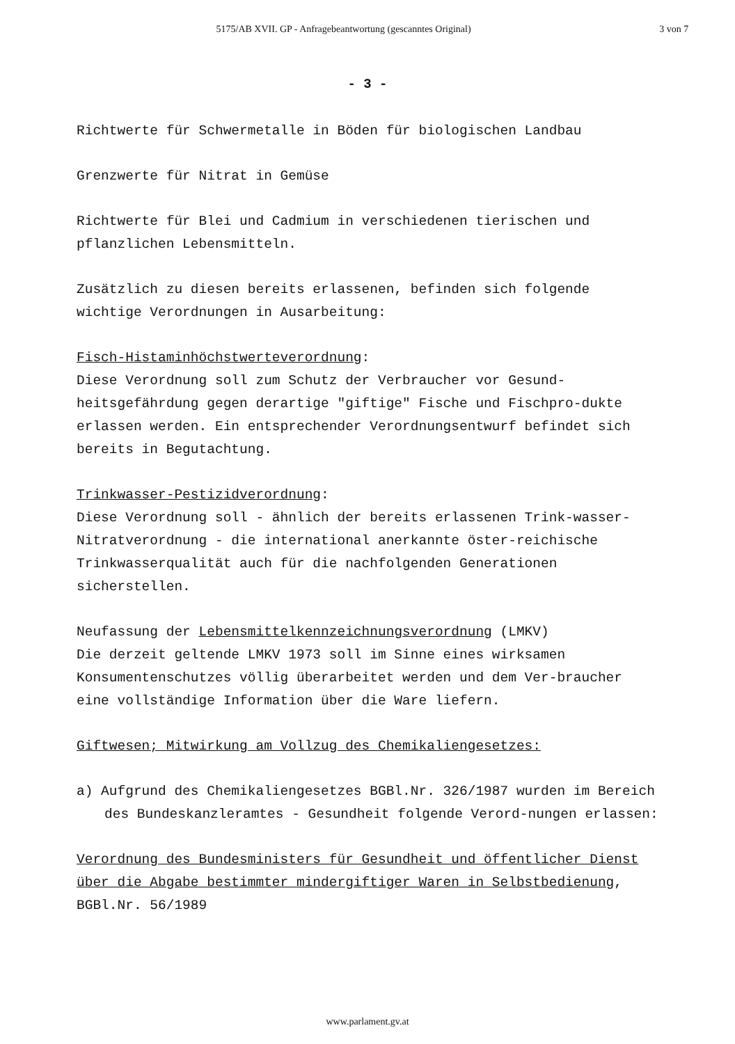5175/AB XVII. GP - Anfragebeantwortung (gescanntes Original) 3 von 7
- 3 -
Richtwerte für Schwermetalle in Böden für biologischen Landbau
Grenzwerte für Nitrat in Gemüse
Richtwerte für Blei und Cadmium in verschiedenen tierischen und pflanzlichen Lebensmitteln.
Zusätzlich zu diesen bereits erlassenen, befinden sich folgende wichtige Verordnungen in Ausarbeitung:
Fisch-Histaminhöchstwerteverordnung:
Diese Verordnung soll zum Schutz der Verbraucher vor Gesund-heitsgefährdung gegen derartige "giftige" Fische und Fischpro-dukte erlassen werden. Ein entsprechender Verordnungsentwurf befindet sich bereits in Begutachtung.
Trinkwasser-Pestizidverordnung:
Diese Verordnung soll - ähnlich der bereits erlassenen Trink-wasser-Nitratverordnung - die international anerkannte öster-reichische Trinkwasserqualität auch für die nachfolgenden Generationen sicherstellen.
Neufassung der Lebensmittelkennzeichnungsverordnung (LMKV)
Die derzeit geltende LMKV 1973 soll im Sinne eines wirksamen Konsumentenschutzes völlig überarbeitet werden und dem Ver-braucher eine vollständige Information über die Ware liefern.
Giftwesen; Mitwirkung am Vollzug des Chemikaliengesetzes:
a) Aufgrund des Chemikaliengesetzes BGBl.Nr. 326/1987 wurden im Bereich des Bundeskanzleramtes - Gesundheit folgende Verord-nungen erlassen:
Verordnung des Bundesministers für Gesundheit und öffentlicher Dienst über die Abgabe bestimmter mindergiftiger Waren in Selbstbedienung, BGBl.Nr. 56/1989
www.parlament.gv.at